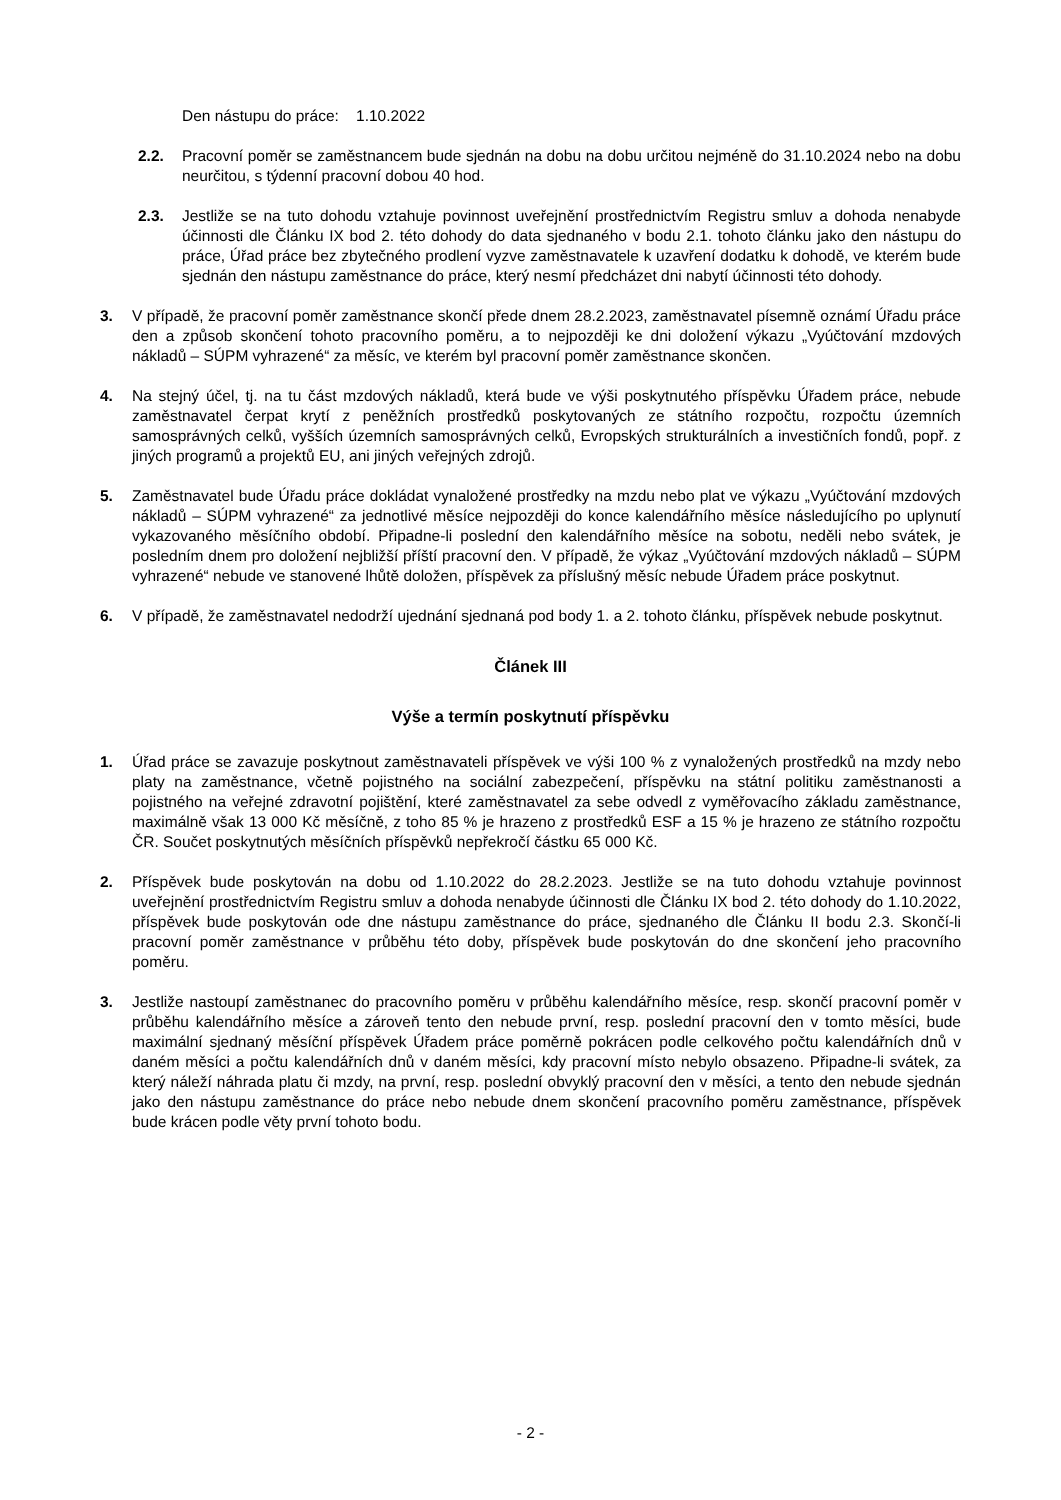Den nástupu do práce: 1.10.2022
2.2. Pracovní poměr se zaměstnancem bude sjednán na dobu na dobu určitou nejméně do 31.10.2024 nebo na dobu neurčitou, s týdenní pracovní dobou 40 hod.
2.3. Jestliže se na tuto dohodu vztahuje povinnost uveřejnění prostřednictvím Registru smluv a dohoda nenabyde účinnosti dle Článku IX bod 2. této dohody do data sjednaného v bodu 2.1. tohoto článku jako den nástupu do práce, Úřad práce bez zbytečného prodlení vyzve zaměstnavatele k uzavření dodatku k dohodě, ve kterém bude sjednán den nástupu zaměstnance do práce, který nesmí předcházet dni nabytí účinnosti této dohody.
3. V případě, že pracovní poměr zaměstnance skončí přede dnem 28.2.2023, zaměstnavatel písemně oznámí Úřadu práce den a způsob skončení tohoto pracovního poměru, a to nejpozději ke dni doložení výkazu „Vyúčtování mzdových nákladů – SÚPM vyhrazené“ za měsíc, ve kterém byl pracovní poměr zaměstnance skončen.
4. Na stejný účel, tj. na tu část mzdových nákladů, která bude ve výši poskytnutého příspěvku Úřadem práce, nebude zaměstnavatel čerpat krytí z peněžních prostředků poskytovaných ze státního rozpočtu, rozpočtu územních samosprávných celků, vyšších územních samosprávných celků, Evropských strukturálních a investičních fondů, popř. z jiných programů a projektů EU, ani jiných veřejných zdrojů.
5. Zaměstnavatel bude Úřadu práce dokládat vynaložené prostředky na mzdu nebo plat ve výkazu „Vyúčtování mzdových nákladů – SÚPM vyhrazené“ za jednotlivé měsíce nejpozději do konce kalendářního měsíce následujícího po uplynutí vykazovaného měsíčního období. Připadne-li poslední den kalendářního měsíce na sobotu, neděli nebo svátek, je posledním dnem pro doložení nejbližší příští pracovní den. V případě, že výkaz „Vyúčtování mzdových nákladů – SÚPM vyhrazené“ nebude ve stanovené lhůtě doložen, příspěvek za příslušný měsíc nebude Úřadem práce poskytnut.
6. V případě, že zaměstnavatel nedodrží ujednání sjednaná pod body 1. a 2. tohoto článku, příspěvek nebude poskytnut.
Článek III
Výše a termín poskytnutí příspěvku
1. Úřad práce se zavazuje poskytnout zaměstnavateli příspěvek ve výši 100 % z vynaložených prostředků na mzdy nebo platy na zaměstnance, včetně pojistného na sociální zabezpečení, příspěvku na státní politiku zaměstnanosti a pojistného na veřejné zdravotní pojištění, které zaměstnavatel za sebe odvedl z vyměřovacího základu zaměstnance, maximálně však 13 000 Kč měsíčně, z toho 85 % je hrazeno z prostředků ESF a 15 % je hrazeno ze státního rozpočtu ČR. Součet poskytnutých měsíčních příspěvků nepřekročí částku 65 000 Kč.
2. Příspěvek bude poskytován na dobu od 1.10.2022 do 28.2.2023. Jestliže se na tuto dohodu vztahuje povinnost uveřejnění prostřednictvím Registru smluv a dohoda nenabyde účinnosti dle Článku IX bod 2. této dohody do 1.10.2022, příspěvek bude poskytován ode dne nástupu zaměstnance do práce, sjednaného dle Článku II bodu 2.3. Skončí-li pracovní poměr zaměstnance v průběhu této doby, příspěvek bude poskytován do dne skončení jeho pracovního poměru.
3. Jestliže nastoupí zaměstnanec do pracovního poměru v průběhu kalendářního měsíce, resp. skončí pracovní poměr v průběhu kalendářního měsíce a zároveň tento den nebude první, resp. poslední pracovní den v tomto měsíci, bude maximální sjednaný měsíční příspěvek Úřadem práce poměrně pokrácen podle celkového počtu kalendářních dnů v daném měsíci a počtu kalendářních dnů v daném měsíci, kdy pracovní místo nebylo obsazeno. Připadne-li svátek, za který náleží náhrada platu či mzdy, na první, resp. poslední obvyklý pracovní den v měsíci, a tento den nebude sjednán jako den nástupu zaměstnance do práce nebo nebude dnem skončení pracovního poměru zaměstnance, příspěvek bude krácen podle věty první tohoto bodu.
- 2 -